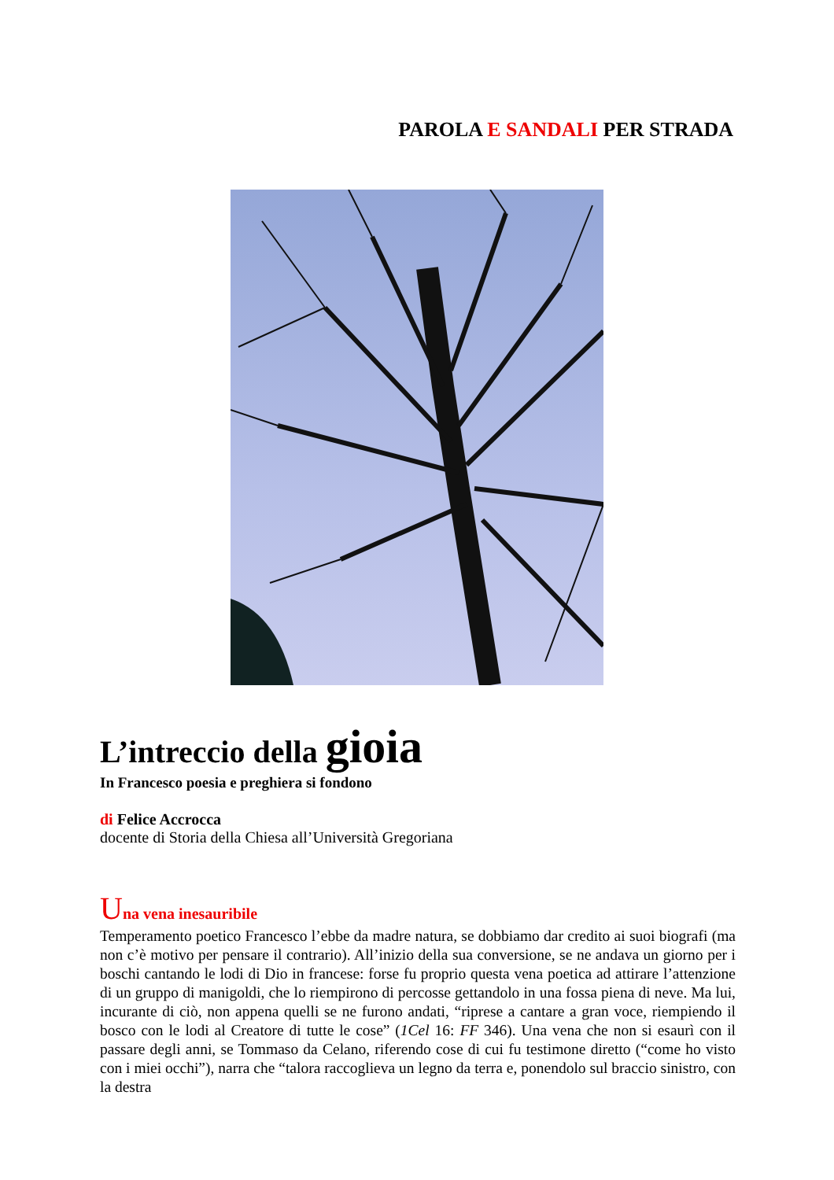PAROLA E SANDALI PER STRADA
L’intreccio della gioia
In Francesco poesia e preghiera si fondono
di Felice Accrocca
docente di Storia della Chiesa all’Università Gregoriana
Una vena inesauribile
Temperamento poetico Francesco l’ebbe da madre natura, se dobbiamo dar credito ai suoi biografi (ma non c’è motivo per pensare il contrario). All’inizio della sua conversione, se ne andava un giorno per i boschi cantando le lodi di Dio in francese: forse fu proprio questa vena poetica ad attirare l’attenzione di un gruppo di manigoldi, che lo riempirono di percosse gettandolo in una fossa piena di neve. Ma lui, incurante di ciò, non appena quelli se ne furono andati, “riprese a cantare a gran voce, riempiendo il bosco con le lodi al Creatore di tutte le cose” (1Cel 16: FF 346). Una vena che non si esaurì con il passare degli anni, se Tommaso da Celano, riferendo cose di cui fu testimone diretto (“come ho visto con i miei occhi”), narra che “talora raccoglieva un legno da terra e, ponendolo sul braccio sinistro, con la destra